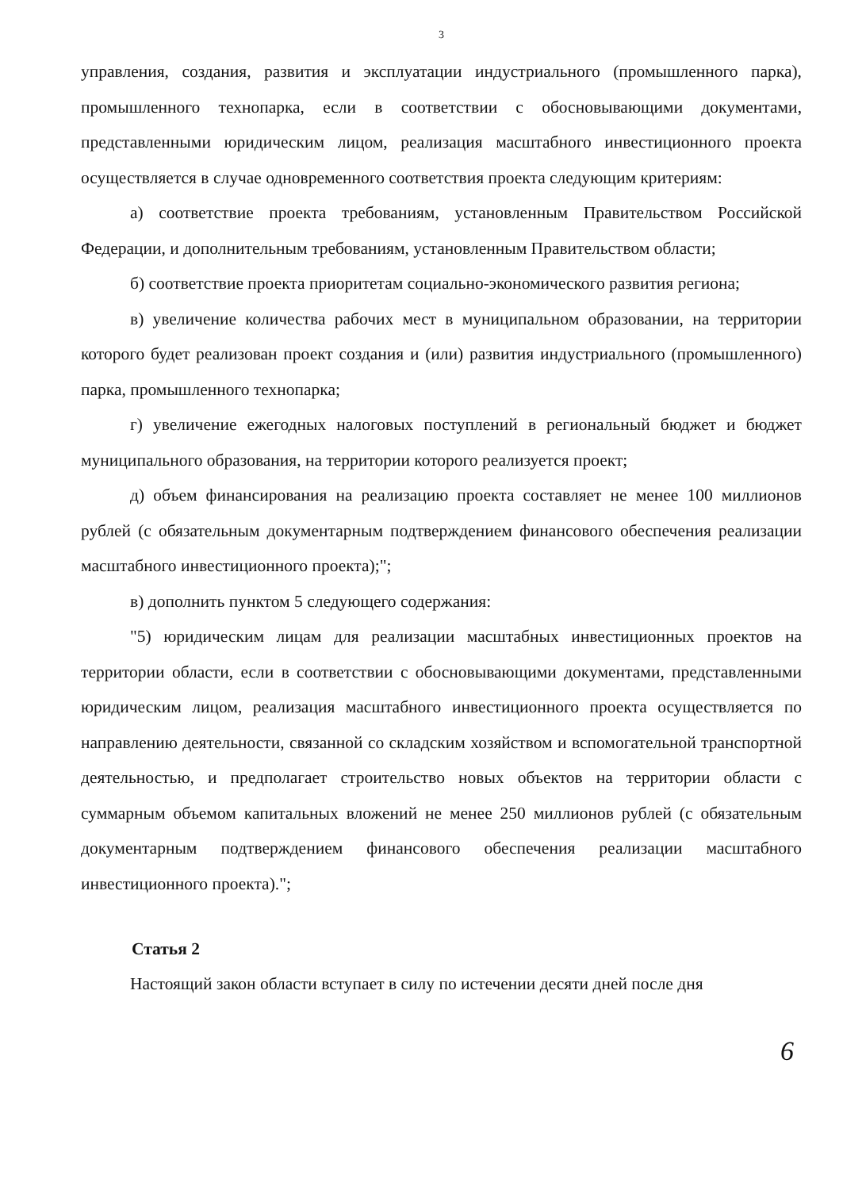3
управления, создания, развития и эксплуатации индустриального (промышленного парка), промышленного технопарка, если в соответствии с обосновывающими документами, представленными юридическим лицом, реализация масштабного инвестиционного проекта осуществляется в случае одновременного соответствия проекта следующим критериям:
а) соответствие проекта требованиям, установленным Правительством Российской Федерации, и дополнительным требованиям, установленным Правительством области;
б) соответствие проекта приоритетам социально-экономического развития региона;
в) увеличение количества рабочих мест в муниципальном образовании, на территории которого будет реализован проект создания и (или) развития индустриального (промышленного) парка, промышленного технопарка;
г) увеличение ежегодных налоговых поступлений в региональный бюджет и бюджет муниципального образования, на территории которого реализуется проект;
д) объем финансирования на реализацию проекта составляет не менее 100 миллионов рублей (с обязательным документарным подтверждением финансового обеспечения реализации масштабного инвестиционного проекта);";
в) дополнить пунктом 5 следующего содержания:
"5) юридическим лицам для реализации масштабных инвестиционных проектов на территории области, если в соответствии с обосновывающими документами, представленными юридическим лицом, реализация масштабного инвестиционного проекта осуществляется по направлению деятельности, связанной со складским хозяйством и вспомогательной транспортной деятельностью, и предполагает строительство новых объектов на территории области с суммарным объемом капитальных вложений не менее 250 миллионов рублей (с обязательным документарным подтверждением финансового обеспечения реализации масштабного инвестиционного проекта).";
Статья 2
Настоящий закон области вступает в силу по истечении десяти дней после дня
6